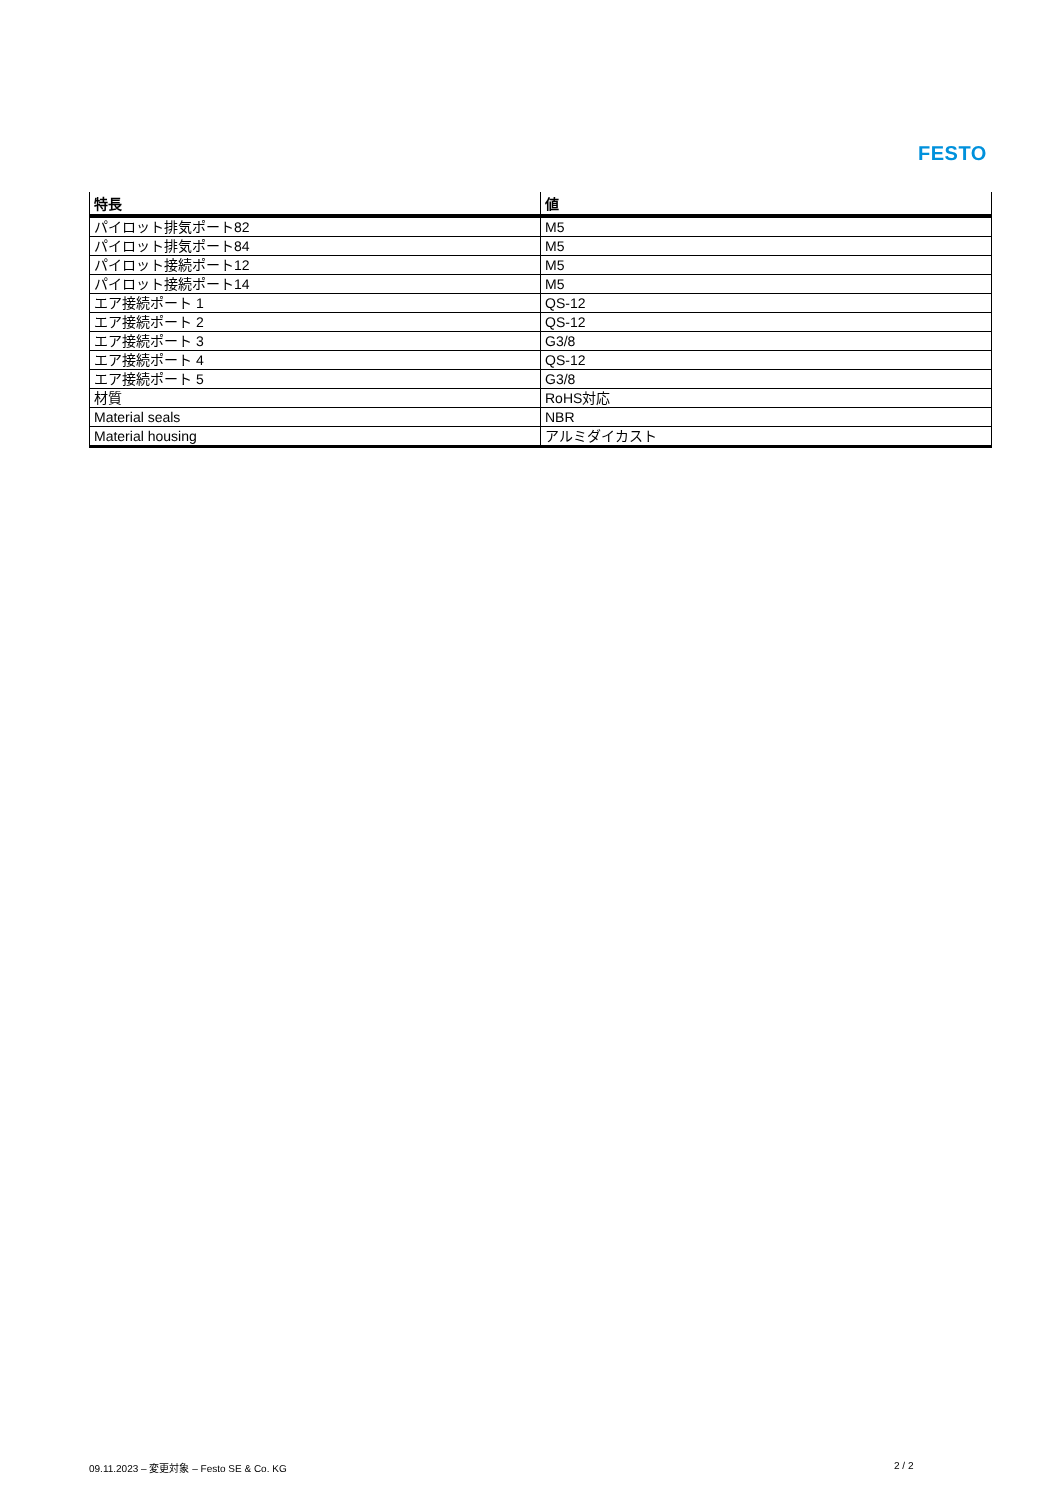FESTO
| 特長 | 値 |
| --- | --- |
| パイロット排気ポート82 | M5 |
| パイロット排気ポート84 | M5 |
| パイロット接続ポート12 | M5 |
| パイロット接続ポート14 | M5 |
| エア接続ポート 1 | QS-12 |
| エア接続ポート 2 | QS-12 |
| エア接続ポート 3 | G3/8 |
| エア接続ポート 4 | QS-12 |
| エア接続ポート 5 | G3/8 |
| 材質 | RoHS対応 |
| Material seals | NBR |
| Material housing | アルミダイカスト |
09.11.2023 – 変更対象 – Festo SE & Co. KG
2 / 2